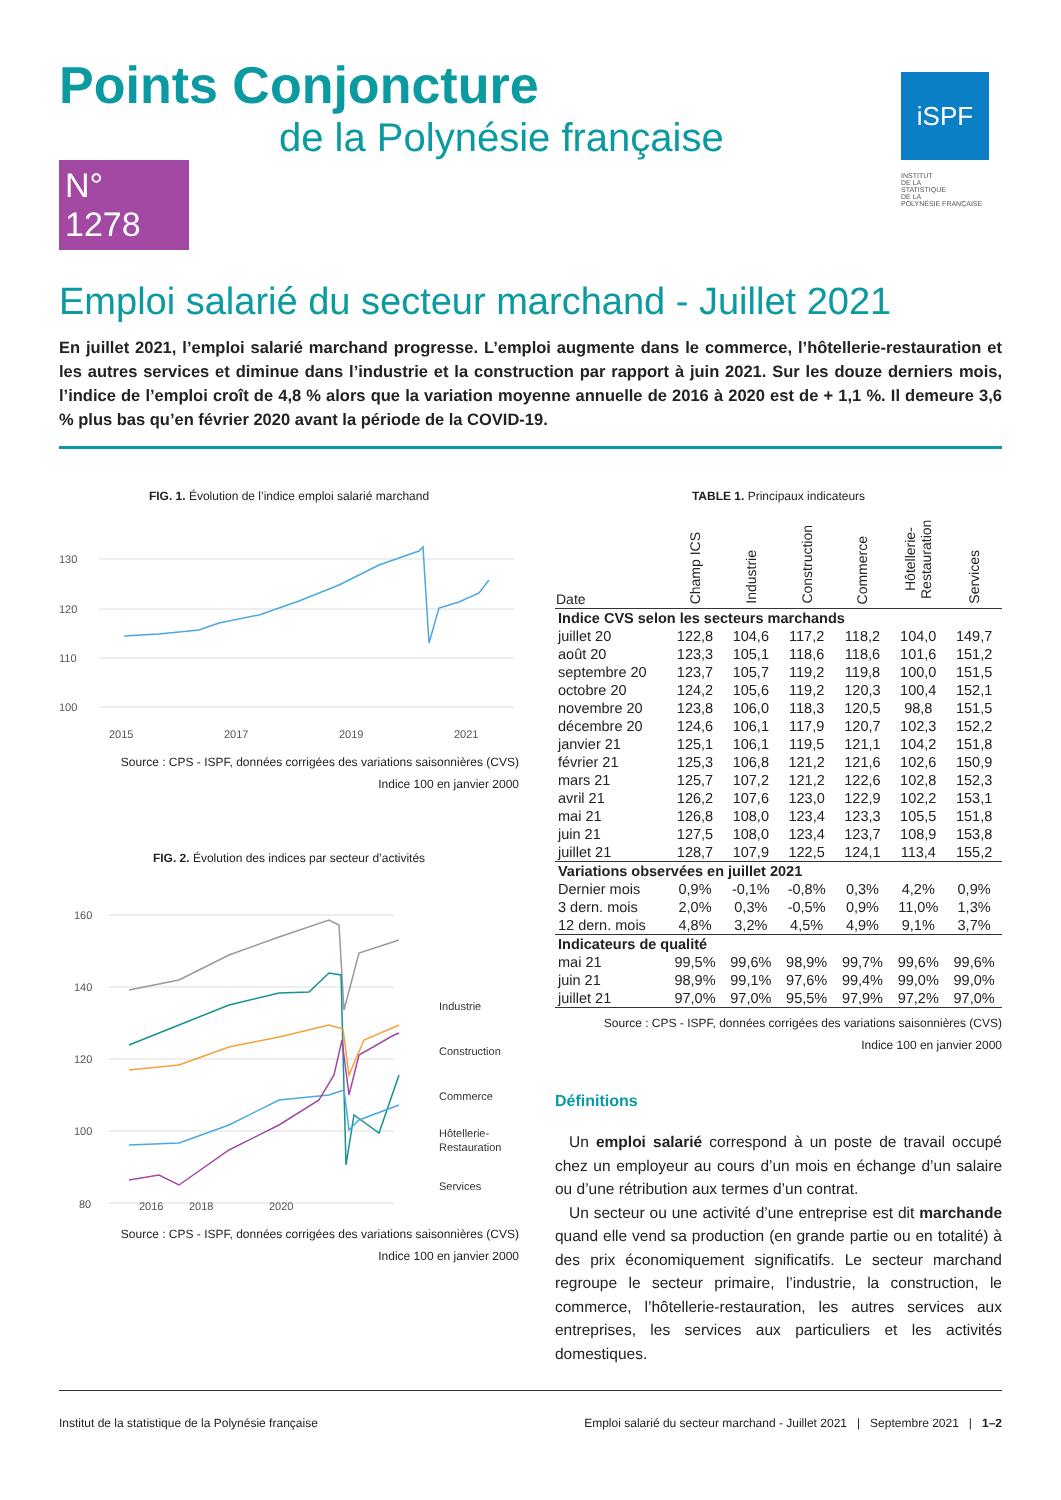Points Conjoncture
de la Polynésie française
N° 1278
iSPF
INSTITUT
DE LA
STATISTIQUE
DE LA
POLYNÉSIE FRANÇAISE
Emploi salarié du secteur marchand - Juillet 2021
En juillet 2021, l’emploi salarié marchand progresse. L’emploi augmente dans le commerce, l’hôtellerie-restauration et les autres services et diminue dans l’industrie et la construction par rapport à juin 2021. Sur les douze derniers mois, l’indice de l’emploi croît de 4,8 % alors que la variation moyenne annuelle de 2016 à 2020 est de + 1,1 %. Il demeure 3,6 % plus bas qu’en février 2020 avant la période de la COVID-19.
FIG. 1. Évolution de l’indice emploi salarié marchand
130
120
110
100
2015
2017
2019
2021
Source : CPS - ISPF, données corrigées des variations saisonnières (CVS)
Indice 100 en janvier 2000
FIG. 2. Évolution des indices par secteur d’activités
160
140
120
100
80
2016
2018
2020
Industrie
Construction
Commerce
Hôtellerie-
Restauration
Services
Source : CPS - ISPF, données corrigées des variations saisonnières (CVS)
Indice 100 en janvier 2000
TABLE 1. Principaux indicateurs
| Date | Champ ICS | Industrie | Construction | Commerce | Hôtellerie- Restauration | Services |
| --- | --- | --- | --- | --- | --- | --- |
| Indice CVS selon les secteurs marchands | | | | | | |
| juillet 20 | 122,8 | 104,6 | 117,2 | 118,2 | 104,0 | 149,7 |
| août 20 | 123,3 | 105,1 | 118,6 | 118,6 | 101,6 | 151,2 |
| septembre 20 | 123,7 | 105,7 | 119,2 | 119,8 | 100,0 | 151,5 |
| octobre 20 | 124,2 | 105,6 | 119,2 | 120,3 | 100,4 | 152,1 |
| novembre 20 | 123,8 | 106,0 | 118,3 | 120,5 | 98,8 | 151,5 |
| décembre 20 | 124,6 | 106,1 | 117,9 | 120,7 | 102,3 | 152,2 |
| janvier 21 | 125,1 | 106,1 | 119,5 | 121,1 | 104,2 | 151,8 |
| février 21 | 125,3 | 106,8 | 121,2 | 121,6 | 102,6 | 150,9 |
| mars 21 | 125,7 | 107,2 | 121,2 | 122,6 | 102,8 | 152,3 |
| avril 21 | 126,2 | 107,6 | 123,0 | 122,9 | 102,2 | 153,1 |
| mai 21 | 126,8 | 108,0 | 123,4 | 123,3 | 105,5 | 151,8 |
| juin 21 | 127,5 | 108,0 | 123,4 | 123,7 | 108,9 | 153,8 |
| juillet 21 | 128,7 | 107,9 | 122,5 | 124,1 | 113,4 | 155,2 |
| Variations observées en juillet 2021 | | | | | | |
| Dernier mois | 0,9% | -0,1% | -0,8% | 0,3% | 4,2% | 0,9% |
| 3 dern. mois | 2,0% | 0,3% | -0,5% | 0,9% | 11,0% | 1,3% |
| 12 dern. mois | 4,8% | 3,2% | 4,5% | 4,9% | 9,1% | 3,7% |
| Indicateurs de qualité | | | | | | |
| mai 21 | 99,5% | 99,6% | 98,9% | 99,7% | 99,6% | 99,6% |
| juin 21 | 98,9% | 99,1% | 97,6% | 99,4% | 99,0% | 99,0% |
| juillet 21 | 97,0% | 97,0% | 95,5% | 97,9% | 97,2% | 97,0% |
Source : CPS - ISPF, données corrigées des variations saisonnières (CVS)
Indice 100 en janvier 2000
Définitions
Un emploi salarié correspond à un poste de travail occupé chez un employeur au cours d’un mois en échange d’un salaire ou d’une rétribution aux termes d’un contrat.
Un secteur ou une activité d’une entreprise est dit marchande quand elle vend sa production (en grande partie ou en totalité) à des prix économiquement significatifs. Le secteur marchand regroupe le secteur primaire, l’industrie, la construction, le commerce, l’hôtellerie-restauration, les autres services aux entreprises, les services aux particuliers et les activités domestiques.
Institut de la statistique de la Polynésie française Emploi salarié du secteur marchand - Juillet 2021 | Septembre 2021 | 1–2